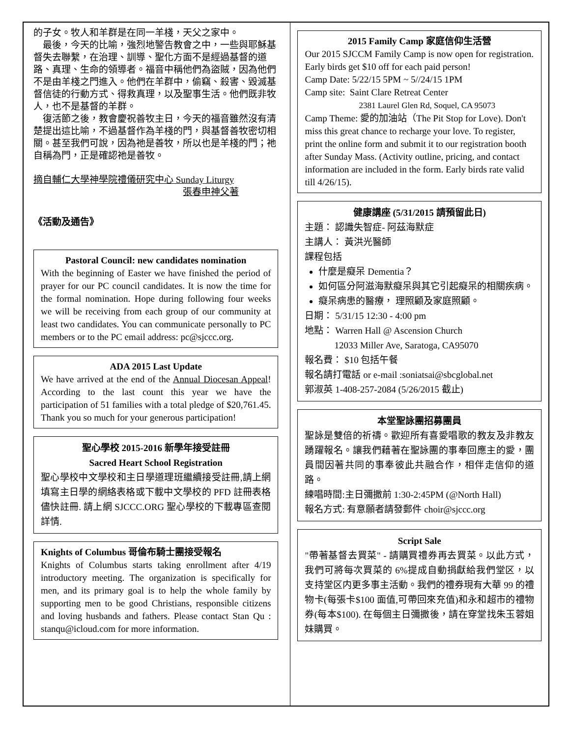的子女。牧人和羊群是在同一羊棧，天父之家中。
最後，今天的比喻，強烈地警告教會之中，一些與耶穌基督失去聯繫，在治理、訓導、聖化方面不是經過基督的道路、真理、生命的領導者。福音中稱他們為盜賊，因為他們不是由羊棧之門進入。他們在羊群中，偷竊、殺害、毀滅基督信徒的行動方式、得救真理，以及聖事生活。他們既非牧人，也不是基督的羊群。
復活節之後，教會慶祝善牧主日，今天的福音雖然沒有清楚提出這比喻，不過基督作為羊棧的門，與基督善牧密切相關。甚至我們可說，因為祂是善牧，所以也是羊棧的門；祂自稱為門，正是確認祂是善牧。
摘自輔仁大學神學院禮儀研究中心 Sunday Liturgy
張春申神父著
《活動及通告》
Pastoral Council: new candidates nomination
With the beginning of Easter we have finished the period of prayer for our PC council candidates. It is now the time for the formal nomination. Hope during following four weeks we will be receiving from each group of our community at least two candidates. You can communicate personally to PC members or to the PC email address: pc@sjccc.org.
ADA 2015 Last Update
We have arrived at the end of the Annual Diocesan Appeal! According to the last count this year we have the participation of 51 families with a total pledge of $20,761.45. Thank you so much for your generous participation!
聖心學校 2015-2016 新學年接受註冊
Sacred Heart School Registration
聖心學校中文學校和主日學道理班繼續接受註冊,請上網填寫主日學的網絡表格或下載中文學校的 PFD 註冊表格儘快註冊. 請上網 SJCCC.ORG 聖心學校的下載專區查閱詳情.
Knights of Columbus 哥倫布騎士團接受報名
Knights of Columbus starts taking enrollment after 4/19 introductory meeting. The organization is specifically for men, and its primary goal is to help the whole family by supporting men to be good Christians, responsible citizens and loving husbands and fathers. Please contact Stan Qu : stanqu@icloud.com for more information.
2015 Family Camp 家庭信仰生活營
Our 2015 SJCCM Family Camp is now open for registration. Early birds get $10 off for each paid person!
Camp Date: 5/22/15 5PM ~ 5//24/15 1PM
Camp site: Saint Clare Retreat Center
2381 Laurel Glen Rd, Soquel, CA 95073
Camp Theme: 愛的加油站（The Pit Stop for Love). Don't miss this great chance to recharge your love. To register, print the online form and submit it to our registration booth after Sunday Mass. (Activity outline, pricing, and contact information are included in the form. Early birds rate valid till 4/26/15).
健康講座 (5/31/2015 請預留此日)
主題： 認識失智症- 阿茲海默症
主講人： 黃洪光醫師
課程包括
什麼是癡呆 Dementia？
如何區分阿滋海默癡呆與其它引起癡呆的相關疾病。
癡呆病患的醫療， 理照顧及家庭照顧。
日期： 5/31/15 12:30 - 4:00 pm
地點： Warren Hall @ Ascension Church
12033 Miller Ave, Saratoga, CA95070
報名費： $10 包括午餐
報名請打電話 or e-mail :soniatsai@sbcglobal.net
郭淑英 1-408-257-2084 (5/26/2015 截止)
本堂聖詠團招募團員
聖詠是雙倍的祈禱。歡迎所有喜愛唱歌的教友及非教友踴躍報名。讓我們藉著在聖詠團的事奉回應主的愛，團員間因著共同的事奉彼此共融合作，相伴走信仰的道路。
練唱時間:主日彌撒前 1:30-2:45PM (@North Hall)
報名方式: 有意願者請發郵件 choir@sjccc.org
Script Sale
"帶著基督去買菜" - 請購買禮券再去買菜。以此方式，我們可將每次買菜的 6%提成自動捐獻給我們堂区，以支持堂区内更多事主活動。我們的禮券現有大華 99 的禮物卡(每張卡$100 面值,可帶回來充值)和永和超市的禮物券(每本$100). 在每個主日彌撒後，請在穿堂找朱玉蓉姐妹購買。